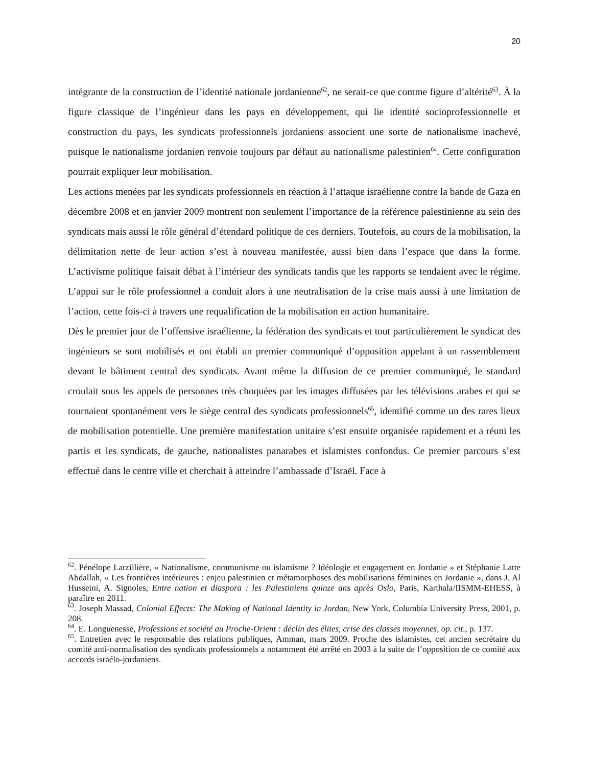20
intégrante de la construction de l’identité nationale jordanienne<sup>62</sup>, ne serait-ce que comme figure d’altérité<sup>63</sup>. À la figure classique de l’ingénieur dans les pays en développement, qui lie identité socioprofessionnelle et construction du pays, les syndicats professionnels jordaniens associent une sorte de nationalisme inachevé, puisque le nationalisme jordanien renvoie toujours par défaut au nationalisme palestinien<sup>64</sup>. Cette configuration pourrait expliquer leur mobilisation.
Les actions menées par les syndicats professionnels en réaction à l’attaque israélienne contre la bande de Gaza en décembre 2008 et en janvier 2009 montrent non seulement l’importance de la référence palestinienne au sein des syndicats mais aussi le rôle général d’étendard politique de ces derniers. Toutefois, au cours de la mobilisation, la délimitation nette de leur action s’est à nouveau manifestée, aussi bien dans l’espace que dans la forme. L’activisme politique faisait débat à l’intérieur des syndicats tandis que les rapports se tendaient avec le régime. L’appui sur le rôle professionnel a conduit alors à une neutralisation de la crise mais aussi à une limitation de l’action, cette fois-ci à travers une requalification de la mobilisation en action humanitaire.
Dès le premier jour de l’offensive israélienne, la fédération des syndicats et tout particulièrement le syndicat des ingénieurs se sont mobilisés et ont établi un premier communiqué d’opposition appelant à un rassemblement devant le bâtiment central des syndicats. Avant même la diffusion de ce premier communiqué, le standard croulait sous les appels de personnes très choquées par les images diffusées par les télévisions arabes et qui se tournaient spontanément vers le siège central des syndicats professionnels<sup>65</sup>, identifié comme un des rares lieux de mobilisation potentielle. Une première manifestation unitaire s’est ensuite organisée rapidement et a réuni les partis et les syndicats, de gauche, nationalistes panarabes et islamistes confondus. Ce premier parcours s’est effectué dans le centre ville et cherchait à atteindre l’ambassade d’Israël. Face à
<sup>62</sup>. Pénélope Larzillière, « Nationalisme, communisme ou islamisme ? Idéologie et engagement en Jordanie » et Stéphanie Latte Abdallah, « Les frontières intérieures : enjeu palestinien et métamorphoses des mobilisations féminines en Jordanie », dans J. Al Husseini, A. Signoles, Entre nation et diaspora : les Palestiniens quinze ans après Oslo, Paris, Karthala/IISMM-EHESS, à paraître en 2011.
<sup>63</sup>. Joseph Massad, Colonial Effects: The Making of National Identity in Jordan, New York, Columbia University Press, 2001, p. 208.
<sup>64</sup>. E. Longuenesse, Professions et société au Proche-Orient : déclin des élites, crise des classes moyennes, op. cit., p. 137.
<sup>65</sup>. Entretien avec le responsable des relations publiques, Amman, mars 2009. Proche des islamistes, cet ancien secrétaire du comité anti-normalisation des syndicats professionnels a notamment été arrêté en 2003 à la suite de l’opposition de ce comité aux accords israélo-jordaniens.